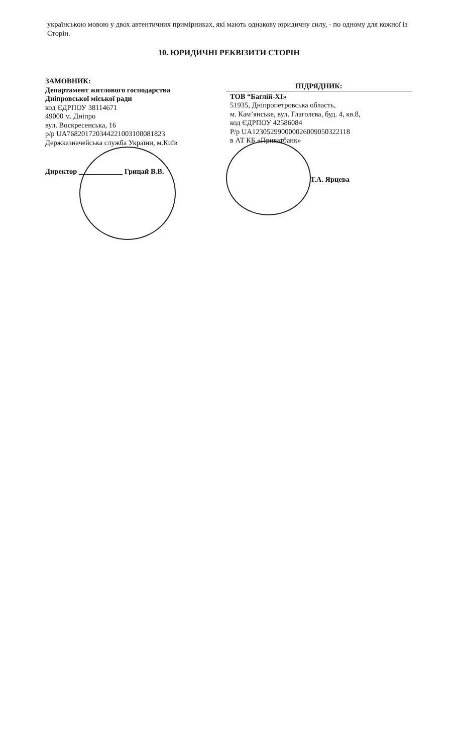українською мовою у двох автентичних примірниках, які мають однакову юридичну силу, - по одному для кожної із Сторін.
10. ЮРИДИЧНІ РЕКВІЗИТИ СТОРІН
ЗАМОВНИК:
Департамент житлового господарства
Дніпровської міської ради
код ЄДРПОУ 38114671
49000 м. Дніпро
вул. Воскресенська, 16
р/р UA768201720344221003100081823
Держказначейська служба України, м.Київ
Директор ____________ Грицай В.В.
ПІДРЯДНИК:
ТОВ “Баглій-ХІ»
51935, Дніпропетровська область,
м. Кам’янське, вул. Глаголєва, буд. 4, кв.8,
код ЄДРПОУ 42586084
Р/р UA123052990000026009050322118
в АТ КБ «Приватбанк»
Т.А. Ярцева